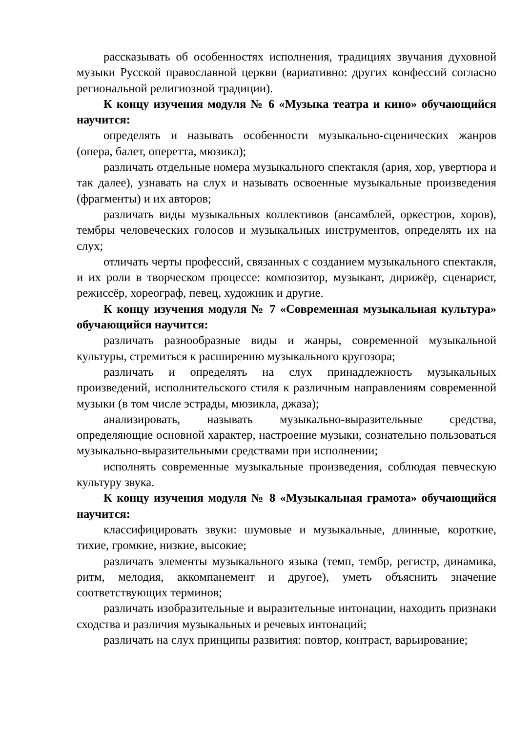рассказывать об особенностях исполнения, традициях звучания духовной музыки Русской православной церкви (вариативно: других конфессий согласно региональной религиозной традиции).
К концу изучения модуля № 6 «Музыка театра и кино» обучающийся научится:
определять и называть особенности музыкально-сценических жанров (опера, балет, оперетта, мюзикл);
различать отдельные номера музыкального спектакля (ария, хор, увертюра и так далее), узнавать на слух и называть освоенные музыкальные произведения (фрагменты) и их авторов;
различать виды музыкальных коллективов (ансамблей, оркестров, хоров), тембры человеческих голосов и музыкальных инструментов, определять их на слух;
отличать черты профессий, связанных с созданием музыкального спектакля, и их роли в творческом процессе: композитор, музыкант, дирижёр, сценарист, режиссёр, хореограф, певец, художник и другие.
К концу изучения модуля № 7 «Современная музыкальная культура» обучающийся научится:
различать разнообразные виды и жанры, современной музыкальной культуры, стремиться к расширению музыкального кругозора;
различать и определять на слух принадлежность музыкальных произведений, исполнительского стиля к различным направлениям современной музыки (в том числе эстрады, мюзикла, джаза);
анализировать, называть музыкально-выразительные средства, определяющие основной характер, настроение музыки, сознательно пользоваться музыкально-выразительными средствами при исполнении;
исполнять современные музыкальные произведения, соблюдая певческую культуру звука.
К концу изучения модуля № 8 «Музыкальная грамота» обучающийся научится:
классифицировать звуки: шумовые и музыкальные, длинные, короткие, тихие, громкие, низкие, высокие;
различать элементы музыкального языка (темп, тембр, регистр, динамика, ритм, мелодия, аккомпанемент и другое), уметь объяснить значение соответствующих терминов;
различать изобразительные и выразительные интонации, находить признаки сходства и различия музыкальных и речевых интонаций;
различать на слух принципы развития: повтор, контраст, варьирование;